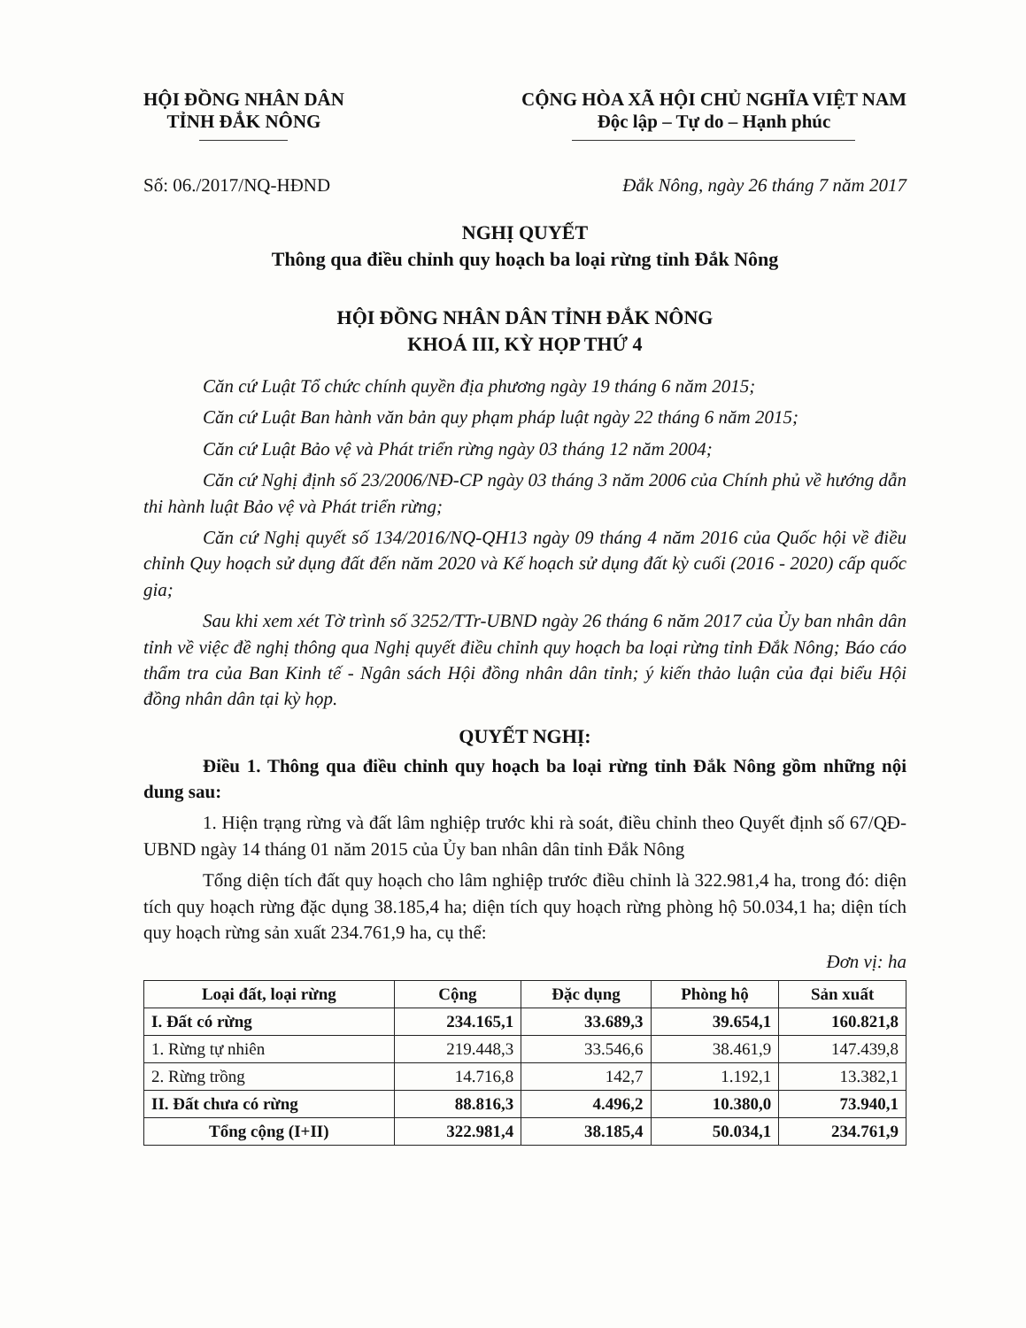HỘI ĐỒNG NHÂN DÂN
TỈNH ĐẮK NÔNG
CỘNG HÒA XÃ HỘI CHỦ NGHĨA VIỆT NAM
Độc lập – Tự do – Hạnh phúc
Số: 06./2017/NQ-HĐND Đắk Nông, ngày 26 tháng 7 năm 2017
NGHỊ QUYẾT
Thông qua điều chỉnh quy hoạch ba loại rừng tỉnh Đắk Nông
HỘI ĐỒNG NHÂN DÂN TỈNH ĐẮK NÔNG
KHOÁ III, KỲ HỌP THỨ 4
Căn cứ Luật Tổ chức chính quyền địa phương ngày 19 tháng 6 năm 2015;
Căn cứ Luật Ban hành văn bản quy phạm pháp luật ngày 22 tháng 6 năm 2015;
Căn cứ Luật Bảo vệ và Phát triển rừng ngày 03 tháng 12 năm 2004;
Căn cứ Nghị định số 23/2006/NĐ-CP ngày 03 tháng 3 năm 2006 của Chính phủ về hướng dẫn thi hành luật Bảo vệ và Phát triển rừng;
Căn cứ Nghị quyết số 134/2016/NQ-QH13 ngày 09 tháng 4 năm 2016 của Quốc hội về điều chỉnh Quy hoạch sử dụng đất đến năm 2020 và Kế hoạch sử dụng đất kỳ cuối (2016 - 2020) cấp quốc gia;
Sau khi xem xét Tờ trình số 3252/TTr-UBND ngày 26 tháng 6 năm 2017 của Ủy ban nhân dân tỉnh về việc đề nghị thông qua Nghị quyết điều chỉnh quy hoạch ba loại rừng tỉnh Đắk Nông; Báo cáo thẩm tra của Ban Kinh tế - Ngân sách Hội đồng nhân dân tỉnh; ý kiến thảo luận của đại biểu Hội đồng nhân dân tại kỳ họp.
QUYẾT NGHỊ:
Điều 1. Thông qua điều chỉnh quy hoạch ba loại rừng tỉnh Đắk Nông gồm những nội dung sau:
1. Hiện trạng rừng và đất lâm nghiệp trước khi rà soát, điều chỉnh theo Quyết định số 67/QĐ-UBND ngày 14 tháng 01 năm 2015 của Ủy ban nhân dân tỉnh Đắk Nông
Tổng diện tích đất quy hoạch cho lâm nghiệp trước điều chỉnh là 322.981,4 ha, trong đó: diện tích quy hoạch rừng đặc dụng 38.185,4 ha; diện tích quy hoạch rừng phòng hộ 50.034,1 ha; diện tích quy hoạch rừng sản xuất 234.761,9 ha, cụ thể:
Đơn vị: ha
| Loại đất, loại rừng | Cộng | Đặc dụng | Phòng hộ | Sản xuất |
| --- | --- | --- | --- | --- |
| I. Đất có rừng | 234.165,1 | 33.689,3 | 39.654,1 | 160.821,8 |
| 1. Rừng tự nhiên | 219.448,3 | 33.546,6 | 38.461,9 | 147.439,8 |
| 2. Rừng trồng | 14.716,8 | 142,7 | 1.192,1 | 13.382,1 |
| II. Đất chưa có rừng | 88.816,3 | 4.496,2 | 10.380,0 | 73.940,1 |
| Tổng cộng (I+II) | 322.981,4 | 38.185,4 | 50.034,1 | 234.761,9 |